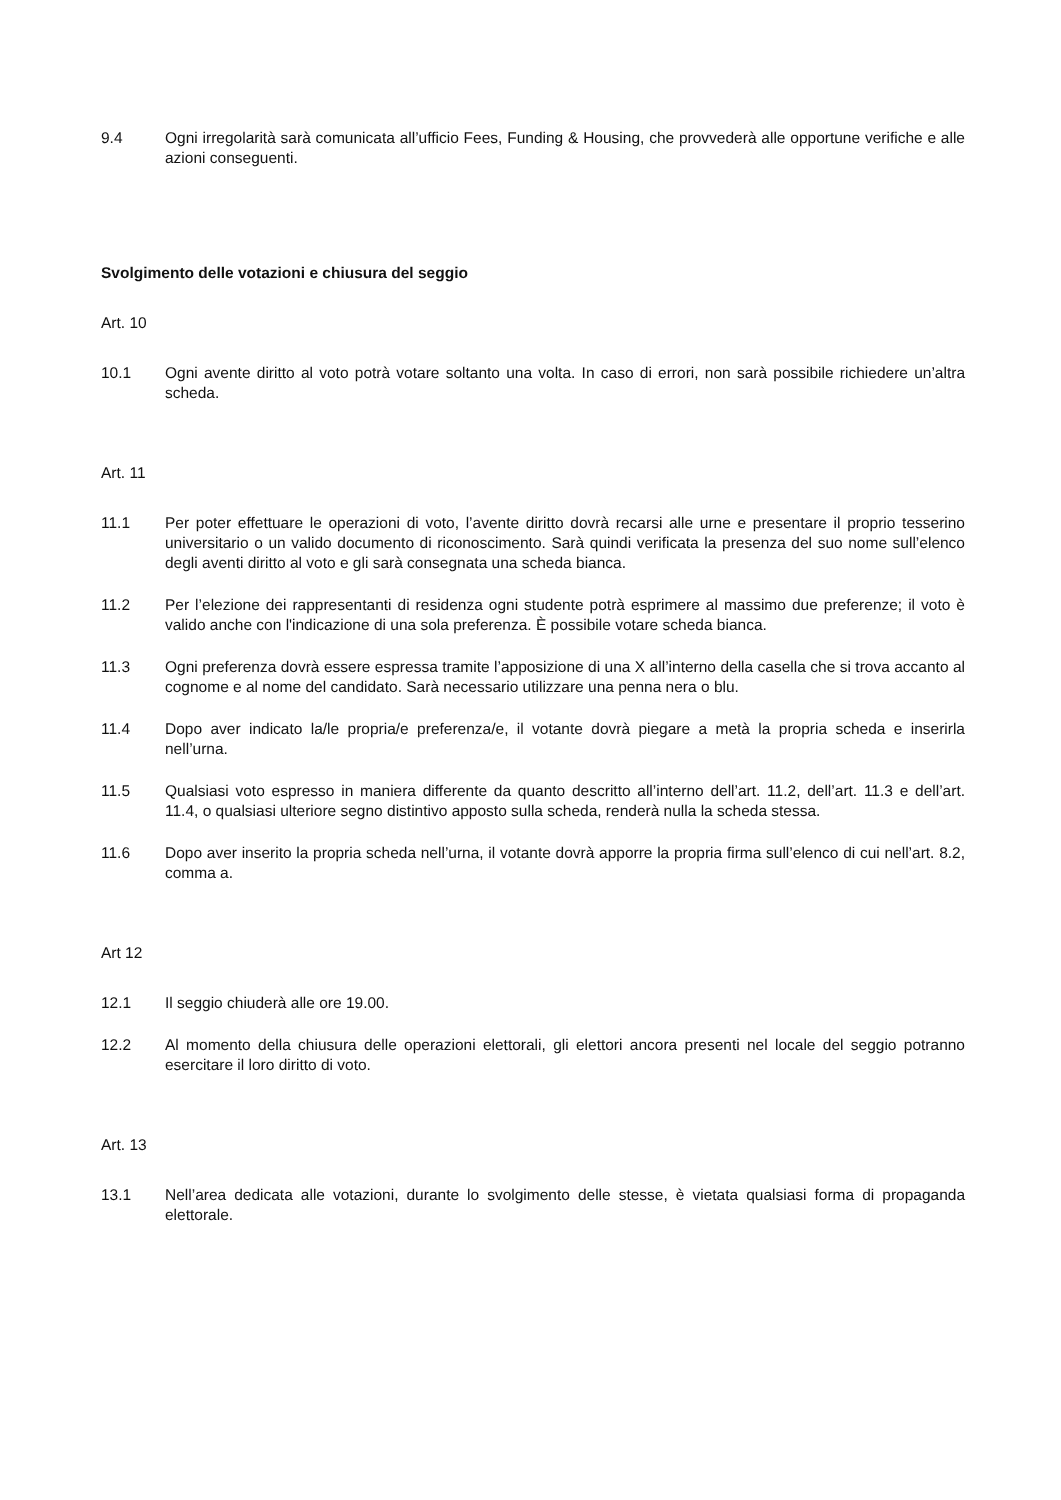9.4 Ogni irregolarità sarà comunicata all’ufficio Fees, Funding & Housing, che provvederà alle opportune verifiche e alle azioni conseguenti.
Svolgimento delle votazioni e chiusura del seggio
Art. 10
10.1 Ogni avente diritto al voto potrà votare soltanto una volta. In caso di errori, non sarà possibile richiedere un’altra scheda.
Art. 11
11.1 Per poter effettuare le operazioni di voto, l’avente diritto dovrà recarsi alle urne e presentare il proprio tesserino universitario o un valido documento di riconoscimento. Sarà quindi verificata la presenza del suo nome sull’elenco degli aventi diritto al voto e gli sarà consegnata una scheda bianca.
11.2 Per l’elezione dei rappresentanti di residenza ogni studente potrà esprimere al massimo due preferenze; il voto è valido anche con l'indicazione di una sola preferenza. È possibile votare scheda bianca.
11.3 Ogni preferenza dovrà essere espressa tramite l’apposizione di una X all’interno della casella che si trova accanto al cognome e al nome del candidato. Sarà necessario utilizzare una penna nera o blu.
11.4 Dopo aver indicato la/le propria/e preferenza/e, il votante dovrà piegare a metà la propria scheda e inserirla nell’urna.
11.5 Qualsiasi voto espresso in maniera differente da quanto descritto all’interno dell’art. 11.2, dell’art. 11.3 e dell’art. 11.4, o qualsiasi ulteriore segno distintivo apposto sulla scheda, renderà nulla la scheda stessa.
11.6 Dopo aver inserito la propria scheda nell’urna, il votante dovrà apporre la propria firma sull’elenco di cui nell’art. 8.2, comma a.
Art 12
12.1 Il seggio chiuderà alle ore 19.00.
12.2 Al momento della chiusura delle operazioni elettorali, gli elettori ancora presenti nel locale del seggio potranno esercitare il loro diritto di voto.
Art. 13
13.1 Nell’area dedicata alle votazioni, durante lo svolgimento delle stesse, è vietata qualsiasi forma di propaganda elettorale.